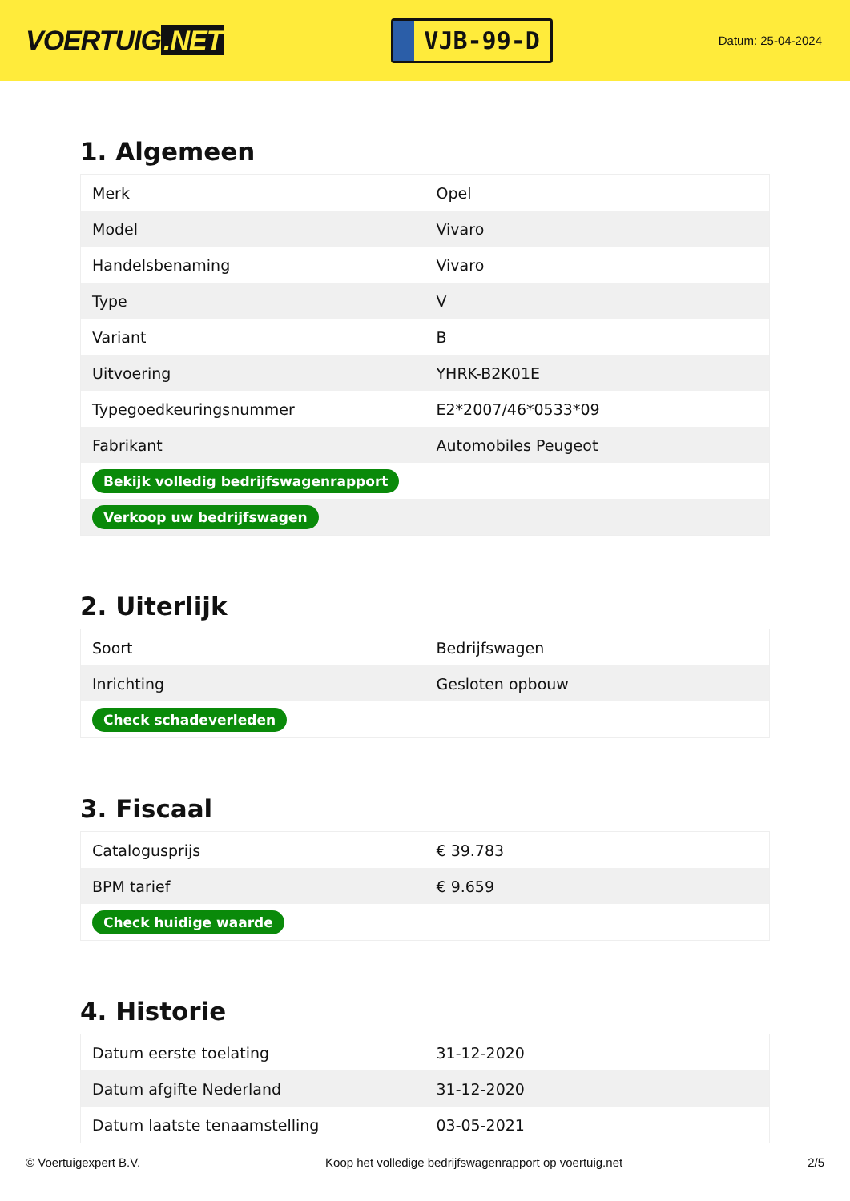VOERTUIG.NET
VJB-99-D
Datum: 25-04-2024
1. Algemeen
| Merk | Opel |
| Model | Vivaro |
| Handelsbenaming | Vivaro |
| Type | V |
| Variant | B |
| Uitvoering | YHRK-B2K01E |
| Typegoedkeuringsnummer | E2*2007/46*0533*09 |
| Fabrikant | Automobiles Peugeot |
| Bekijk volledig bedrijfswagenrapport | |
| Verkoop uw bedrijfswagen | |
2. Uiterlijk
| Soort | Bedrijfswagen |
| Inrichting | Gesloten opbouw |
| Check schadeverleden | |
3. Fiscaal
| Catalogusprijs | € 39.783 |
| BPM tarief | € 9.659 |
| Check huidige waarde | |
4. Historie
| Datum eerste toelating | 31-12-2020 |
| Datum afgifte Nederland | 31-12-2020 |
| Datum laatste tenaamstelling | 03-05-2021 |
© Voertuigexpert B.V. Koop het volledige bedrijfswagenrapport op voertuig.net 2/5